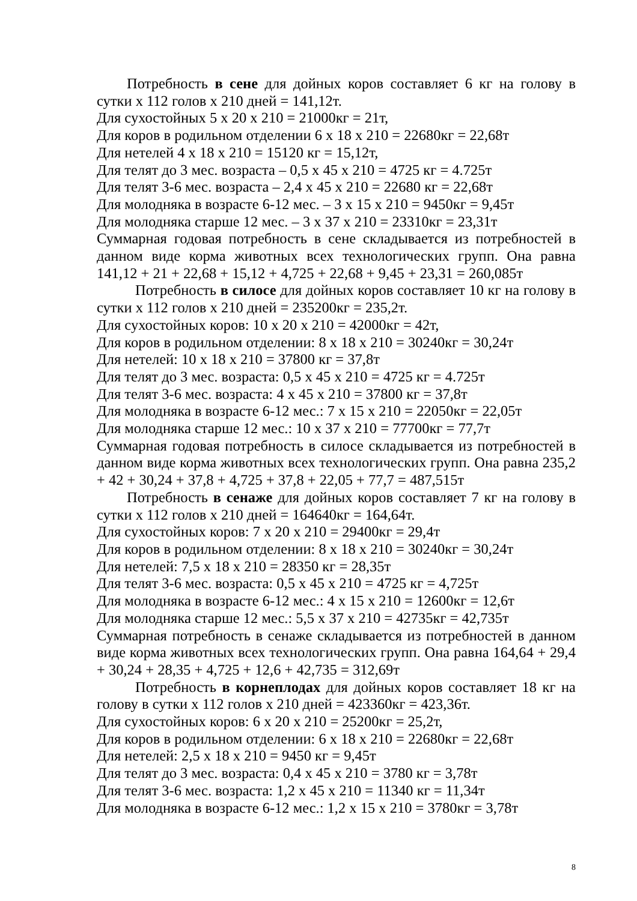Потребность в сене для дойных коров составляет 6 кг на голову в сутки х 112 голов х 210 дней = 141,12т.
Для сухостойных 5 х 20 х 210 = 21000кг = 21т,
Для коров в родильном отделении 6 х 18 х 210 = 22680кг = 22,68т
Для нетелей 4 х 18 х 210 = 15120 кг = 15,12т,
Для телят до 3 мес. возраста – 0,5 х 45 х 210 = 4725 кг = 4.725т
Для телят 3-6 мес. возраста – 2,4 х 45 х 210 = 22680 кг = 22,68т
Для молодняка в возрасте 6-12 мес. – 3 х 15 х 210 = 9450кг = 9,45т
Для молодняка старше 12 мес. – 3 х 37 х 210 = 23310кг = 23,31т
Суммарная годовая потребность в сене складывается из потребностей в данном виде корма животных всех технологических групп. Она равна 141,12 + 21 + 22,68 + 15,12 + 4,725 + 22,68 + 9,45 + 23,31 = 260,085т
Потребность в силосе для дойных коров составляет 10 кг на голову в сутки х 112 голов х 210 дней = 235200кг = 235,2т.
Для сухостойных коров: 10 х 20 х 210 = 42000кг = 42т,
Для коров в родильном отделении: 8 х 18 х 210 = 30240кг = 30,24т
Для нетелей: 10 х 18 х 210 = 37800 кг = 37,8т
Для телят до 3 мес. возраста: 0,5 х 45 х 210 = 4725 кг = 4.725т
Для телят 3-6 мес. возраста: 4 х 45 х 210 = 37800 кг = 37,8т
Для молодняка в возрасте 6-12 мес.: 7 х 15 х 210 = 22050кг = 22,05т
Для молодняка старше 12 мес.: 10 х 37 х 210 = 77700кг = 77,7т
Суммарная годовая потребность в силосе складывается из потребностей в данном виде корма животных всех технологических групп. Она равна 235,2 + 42 + 30,24 + 37,8 + 4,725 + 37,8 + 22,05 + 77,7 = 487,515т
Потребность в сенаже для дойных коров составляет 7 кг на голову в сутки х 112 голов х 210 дней = 164640кг = 164,64т.
Для сухостойных коров: 7 х 20 х 210 = 29400кг = 29,4т
Для коров в родильном отделении: 8 х 18 х 210 = 30240кг = 30,24т
Для нетелей: 7,5 х 18 х 210 = 28350 кг = 28,35т
Для телят 3-6 мес. возраста: 0,5 х 45 х 210 = 4725 кг = 4,725т
Для молодняка в возрасте 6-12 мес.: 4 х 15 х 210 = 12600кг = 12,6т
Для молодняка старше 12 мес.: 5,5 х 37 х 210 = 42735кг = 42,735т
Суммарная потребность в сенаже складывается из потребностей в данном виде корма животных всех технологических групп. Она равна 164,64 + 29,4 + 30,24 + 28,35 + 4,725 + 12,6 + 42,735 = 312,69т
Потребность в корнеплодах для дойных коров составляет 18 кг на голову в сутки х 112 голов х 210 дней = 423360кг = 423,36т.
Для сухостойных коров: 6 х 20 х 210 = 25200кг = 25,2т,
Для коров в родильном отделении: 6 х 18 х 210 = 22680кг = 22,68т
Для нетелей: 2,5 х 18 х 210 = 9450 кг = 9,45т
Для телят до 3 мес. возраста: 0,4 х 45 х 210 = 3780 кг = 3,78т
Для телят 3-6 мес. возраста: 1,2 х 45 х 210 = 11340 кг = 11,34т
Для молодняка в возрасте 6-12 мес.: 1,2 х 15 х 210 = 3780кг = 3,78т
8